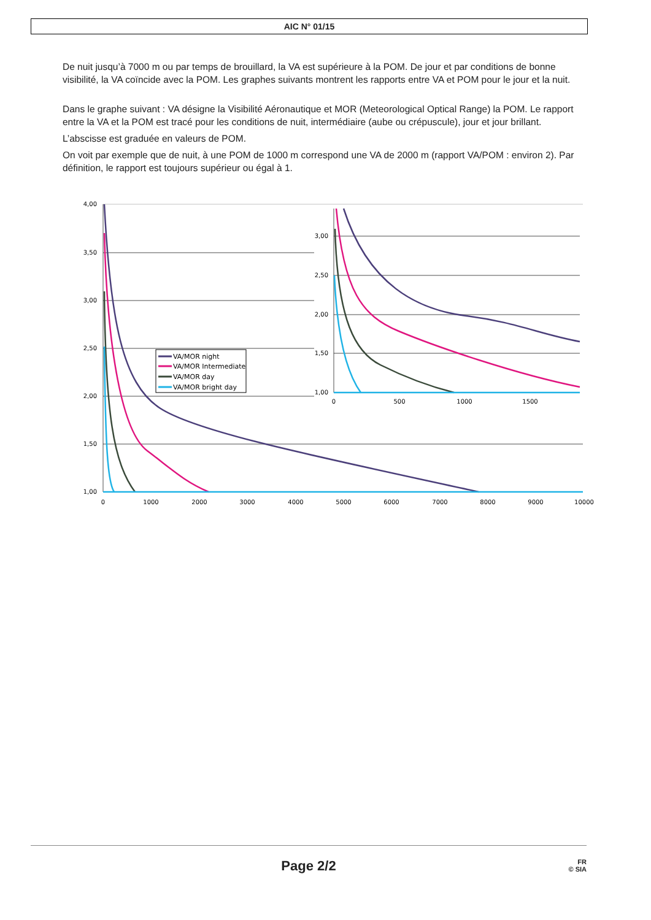AIC N° 01/15
De nuit jusqu’à 7000 m ou par temps de brouillard, la VA est supérieure à la POM. De jour et par conditions de bonne visibilité, la VA coïncide avec la POM. Les graphes suivants montrent les rapports entre VA et POM pour le jour et la nuit.
Dans le graphe suivant : VA désigne la Visibilité Aéronautique et MOR (Meteorological Optical Range) la POM. Le rapport entre la VA et la POM est tracé pour les conditions de nuit, intermédiaire (aube ou crépuscule), jour et jour brillant.
L’abscisse est graduée en valeurs de POM.
On voit par exemple que de nuit, à une POM de 1000 m correspond une VA de 2000 m (rapport VA/POM : environ 2). Par définition, le rapport est toujours supérieur ou égal à 1.
4,00
3,50
3,00
2,50
2,00
1,50
1,00
0
1000
2000
3000
4000
5000
6000
7000
8000
9000
10000
VA/MOR night
VA/MOR Intermediate
VA/MOR day
VA/MOR bright day
3,00
2,50
2,00
1,50
1,00
0
500
1000
1500
Page 2/2
FR
© SIA